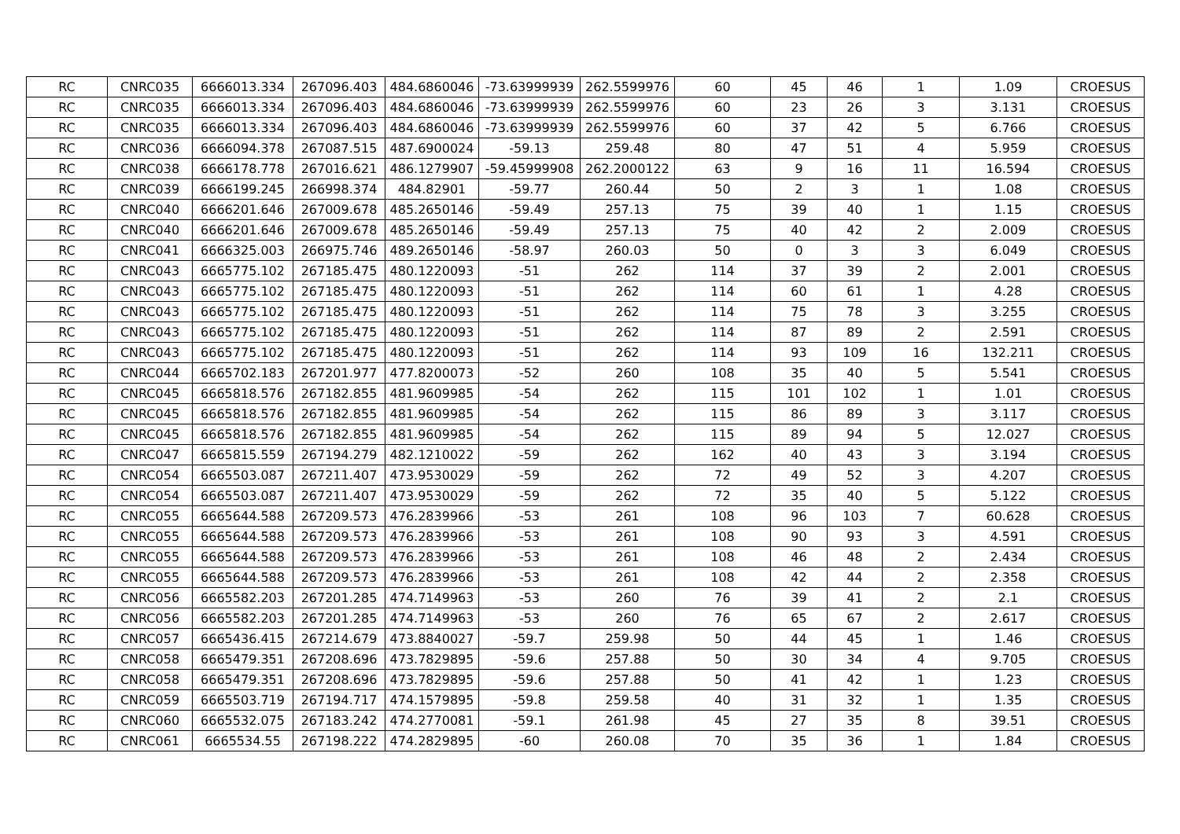| RC | CNRC035 | 6666013.334 | 267096.403 | 484.6860046 | -73.63999939 | 262.5599976 | 60 | 45 | 46 | 1 | 1.09 | CROESUS |
| RC | CNRC035 | 6666013.334 | 267096.403 | 484.6860046 | -73.63999939 | 262.5599976 | 60 | 23 | 26 | 3 | 3.131 | CROESUS |
| RC | CNRC035 | 6666013.334 | 267096.403 | 484.6860046 | -73.63999939 | 262.5599976 | 60 | 37 | 42 | 5 | 6.766 | CROESUS |
| RC | CNRC036 | 6666094.378 | 267087.515 | 487.6900024 | -59.13 | 259.48 | 80 | 47 | 51 | 4 | 5.959 | CROESUS |
| RC | CNRC038 | 6666178.778 | 267016.621 | 486.1279907 | -59.45999908 | 262.2000122 | 63 | 9 | 16 | 11 | 16.594 | CROESUS |
| RC | CNRC039 | 6666199.245 | 266998.374 | 484.82901 | -59.77 | 260.44 | 50 | 2 | 3 | 1 | 1.08 | CROESUS |
| RC | CNRC040 | 6666201.646 | 267009.678 | 485.2650146 | -59.49 | 257.13 | 75 | 39 | 40 | 1 | 1.15 | CROESUS |
| RC | CNRC040 | 6666201.646 | 267009.678 | 485.2650146 | -59.49 | 257.13 | 75 | 40 | 42 | 2 | 2.009 | CROESUS |
| RC | CNRC041 | 6666325.003 | 266975.746 | 489.2650146 | -58.97 | 260.03 | 50 | 0 | 3 | 3 | 6.049 | CROESUS |
| RC | CNRC043 | 6665775.102 | 267185.475 | 480.1220093 | -51 | 262 | 114 | 37 | 39 | 2 | 2.001 | CROESUS |
| RC | CNRC043 | 6665775.102 | 267185.475 | 480.1220093 | -51 | 262 | 114 | 60 | 61 | 1 | 4.28 | CROESUS |
| RC | CNRC043 | 6665775.102 | 267185.475 | 480.1220093 | -51 | 262 | 114 | 75 | 78 | 3 | 3.255 | CROESUS |
| RC | CNRC043 | 6665775.102 | 267185.475 | 480.1220093 | -51 | 262 | 114 | 87 | 89 | 2 | 2.591 | CROESUS |
| RC | CNRC043 | 6665775.102 | 267185.475 | 480.1220093 | -51 | 262 | 114 | 93 | 109 | 16 | 132.211 | CROESUS |
| RC | CNRC044 | 6665702.183 | 267201.977 | 477.8200073 | -52 | 260 | 108 | 35 | 40 | 5 | 5.541 | CROESUS |
| RC | CNRC045 | 6665818.576 | 267182.855 | 481.9609985 | -54 | 262 | 115 | 101 | 102 | 1 | 1.01 | CROESUS |
| RC | CNRC045 | 6665818.576 | 267182.855 | 481.9609985 | -54 | 262 | 115 | 86 | 89 | 3 | 3.117 | CROESUS |
| RC | CNRC045 | 6665818.576 | 267182.855 | 481.9609985 | -54 | 262 | 115 | 89 | 94 | 5 | 12.027 | CROESUS |
| RC | CNRC047 | 6665815.559 | 267194.279 | 482.1210022 | -59 | 262 | 162 | 40 | 43 | 3 | 3.194 | CROESUS |
| RC | CNRC054 | 6665503.087 | 267211.407 | 473.9530029 | -59 | 262 | 72 | 49 | 52 | 3 | 4.207 | CROESUS |
| RC | CNRC054 | 6665503.087 | 267211.407 | 473.9530029 | -59 | 262 | 72 | 35 | 40 | 5 | 5.122 | CROESUS |
| RC | CNRC055 | 6665644.588 | 267209.573 | 476.2839966 | -53 | 261 | 108 | 96 | 103 | 7 | 60.628 | CROESUS |
| RC | CNRC055 | 6665644.588 | 267209.573 | 476.2839966 | -53 | 261 | 108 | 90 | 93 | 3 | 4.591 | CROESUS |
| RC | CNRC055 | 6665644.588 | 267209.573 | 476.2839966 | -53 | 261 | 108 | 46 | 48 | 2 | 2.434 | CROESUS |
| RC | CNRC055 | 6665644.588 | 267209.573 | 476.2839966 | -53 | 261 | 108 | 42 | 44 | 2 | 2.358 | CROESUS |
| RC | CNRC056 | 6665582.203 | 267201.285 | 474.7149963 | -53 | 260 | 76 | 39 | 41 | 2 | 2.1 | CROESUS |
| RC | CNRC056 | 6665582.203 | 267201.285 | 474.7149963 | -53 | 260 | 76 | 65 | 67 | 2 | 2.617 | CROESUS |
| RC | CNRC057 | 6665436.415 | 267214.679 | 473.8840027 | -59.7 | 259.98 | 50 | 44 | 45 | 1 | 1.46 | CROESUS |
| RC | CNRC058 | 6665479.351 | 267208.696 | 473.7829895 | -59.6 | 257.88 | 50 | 30 | 34 | 4 | 9.705 | CROESUS |
| RC | CNRC058 | 6665479.351 | 267208.696 | 473.7829895 | -59.6 | 257.88 | 50 | 41 | 42 | 1 | 1.23 | CROESUS |
| RC | CNRC059 | 6665503.719 | 267194.717 | 474.1579895 | -59.8 | 259.58 | 40 | 31 | 32 | 1 | 1.35 | CROESUS |
| RC | CNRC060 | 6665532.075 | 267183.242 | 474.2770081 | -59.1 | 261.98 | 45 | 27 | 35 | 8 | 39.51 | CROESUS |
| RC | CNRC061 | 6665534.55 | 267198.222 | 474.2829895 | -60 | 260.08 | 70 | 35 | 36 | 1 | 1.84 | CROESUS |